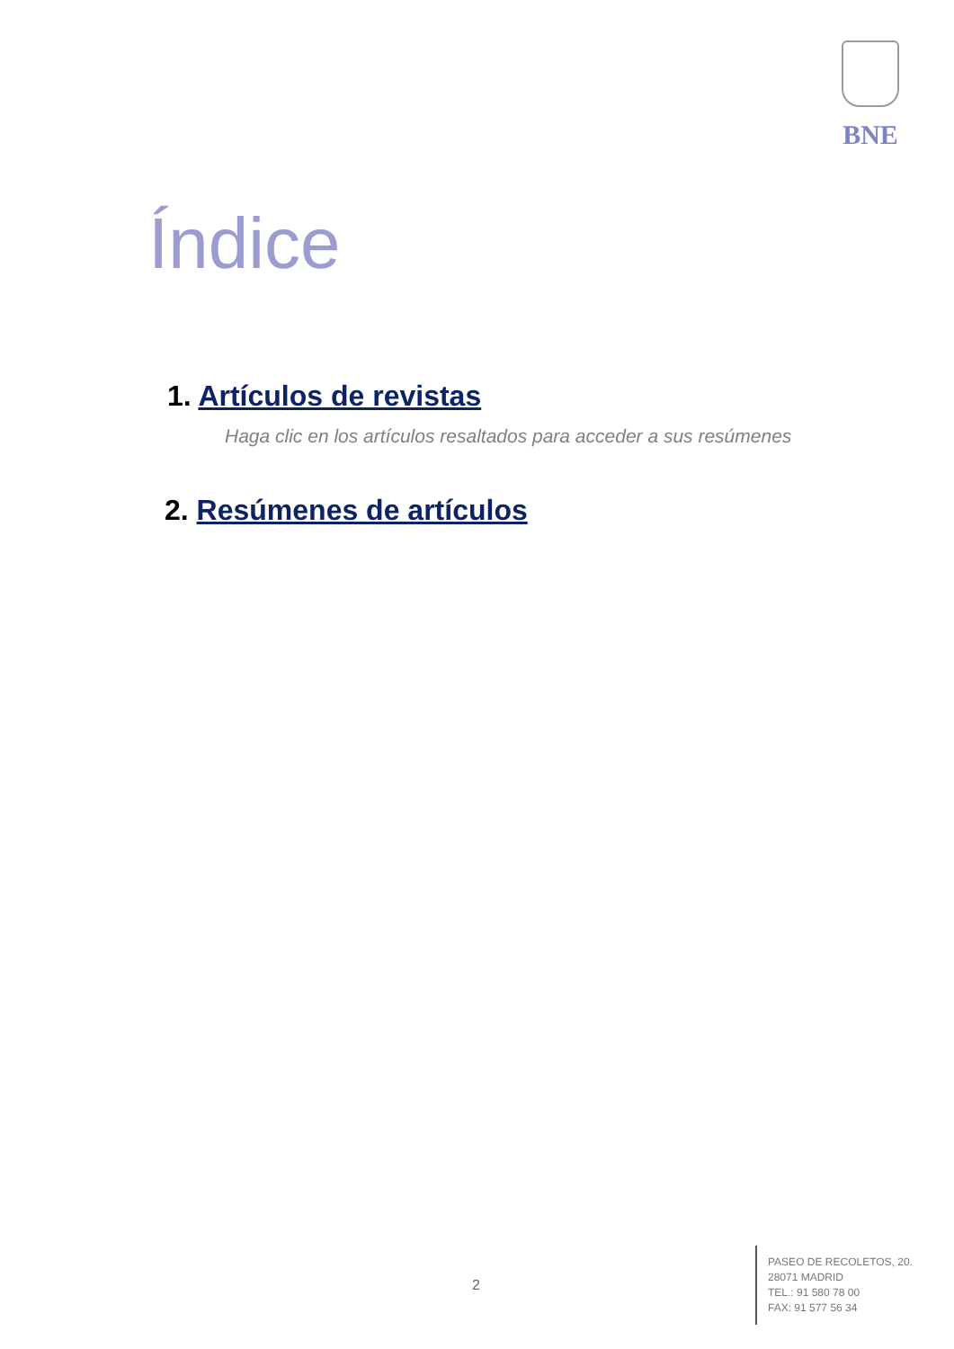BNE
Índice
1. Artículos de revistas
Haga clic en los artículos resaltados para acceder a sus resúmenes
2. Resúmenes de artículos
2
PASEO DE RECOLETOS, 20.
28071 MADRID
TEL.: 91 580 78 00
FAX: 91 577 56 34